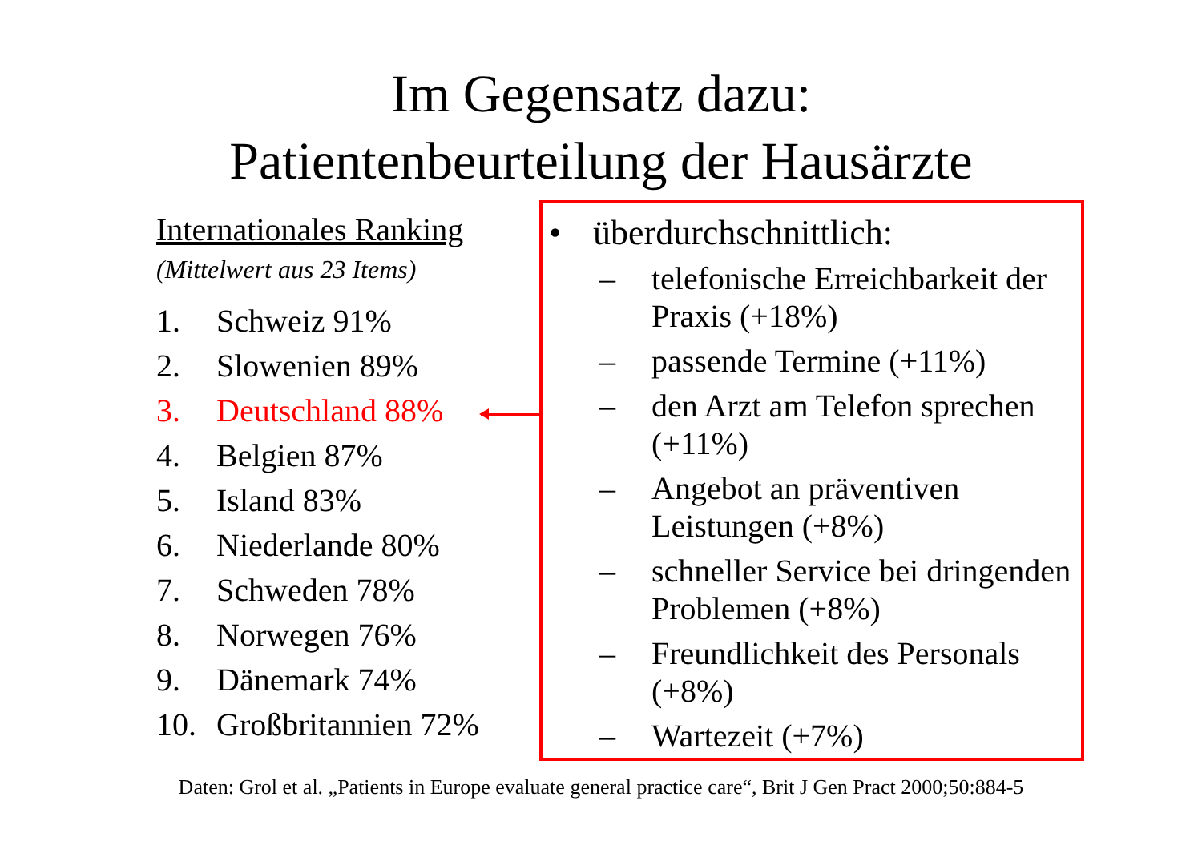Im Gegensatz dazu:
Patientenbeurteilung der Hausärzte
Internationales Ranking
(Mittelwert aus 23 Items)
1. Schweiz 91%
2. Slowenien 89%
3. Deutschland 88%
4. Belgien 87%
5. Island 83%
6. Niederlande 80%
7. Schweden 78%
8. Norwegen 76%
9. Dänemark 74%
10. Großbritannien 72%
• überdurchschnittlich:
– telefonische Erreichbarkeit der Praxis (+18%)
– passende Termine (+11%)
– den Arzt am Telefon sprechen (+11%)
– Angebot an präventiven Leistungen (+8%)
– schneller Service bei dringenden Problemen (+8%)
– Freundlichkeit des Personals (+8%)
– Wartezeit (+7%)
Daten: Grol et al. „Patients in Europe evaluate general practice care“, Brit J Gen Pract 2000;50:884-5